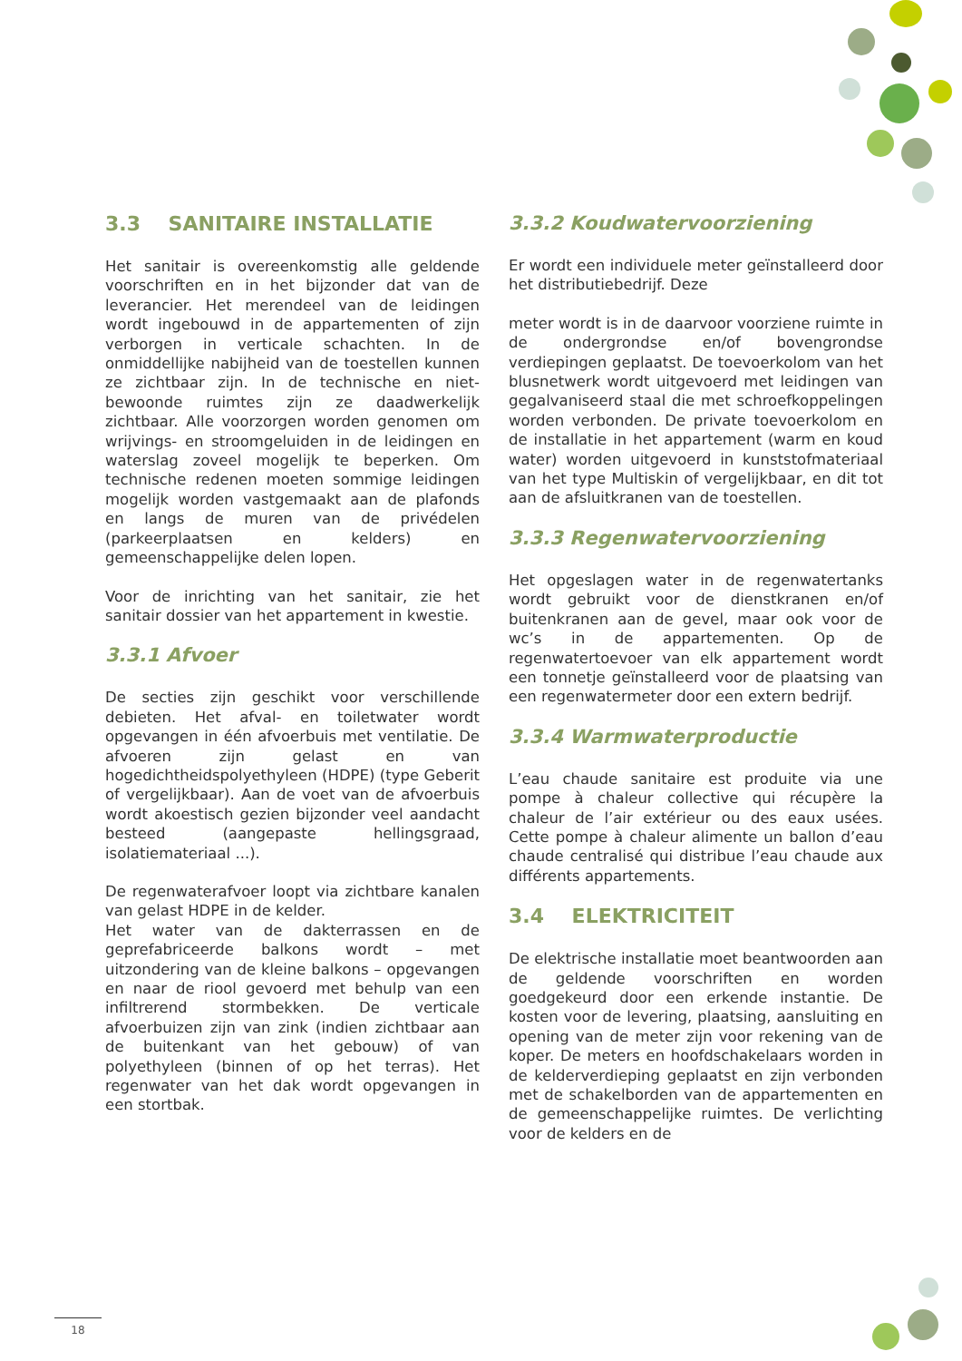3.3 SANITAIRE INSTALLATIE
Het sanitair is overeenkomstig alle geldende voorschriften en in het bijzonder dat van de leverancier. Het merendeel van de leidingen wordt ingebouwd in de appartementen of zijn verborgen in verticale schachten. In de onmiddellijke nabijheid van de toestellen kunnen ze zichtbaar zijn. In de technische en niet-bewoonde ruimtes zijn ze daadwerkelijk zichtbaar. Alle voorzorgen worden genomen om wrijvings- en stroomgeluiden in de leidingen en waterslag zoveel mogelijk te beperken. Om technische redenen moeten sommige leidingen mogelijk worden vastgemaakt aan de plafonds en langs de muren van de privédelen (parkeerplaatsen en kelders) en gemeenschappelijke delen lopen.
Voor de inrichting van het sanitair, zie het sanitair dossier van het appartement in kwestie.
3.3.1 Afvoer
De secties zijn geschikt voor verschillende debieten. Het afval- en toiletwater wordt opgevangen in één afvoerbuis met ventilatie. De afvoeren zijn gelast en van hogedichtheidspolyethyleen (HDPE) (type Geberit of vergelijkbaar). Aan de voet van de afvoerbuis wordt akoestisch gezien bijzonder veel aandacht besteed (aangepaste hellingsgraad, isolatiemateriaal ...).
De regenwaterafvoer loopt via zichtbare kanalen van gelast HDPE in de kelder.
Het water van de dakterrassen en de geprefabriceerde balkons wordt – met uitzondering van de kleine balkons – opgevangen en naar de riool gevoerd met behulp van een infiltrerend stormbekken. De verticale afvoerbuizen zijn van zink (indien zichtbaar aan de buitenkant van het gebouw) of van polyethyleen (binnen of op het terras). Het regenwater van het dak wordt opgevangen in een stortbak.
3.3.2 Koudwatervoorziening
Er wordt een individuele meter geïnstalleerd door het distributiebedrijf. Deze
meter wordt is in de daarvoor voorziene ruimte in de ondergrondse en/of bovengrondse verdiepingen geplaatst. De toevoerkolom van het blusnetwerk wordt uitgevoerd met leidingen van gegalvaniseerd staal die met schroefkoppelingen worden verbonden. De private toevoerkolom en de installatie in het appartement (warm en koud water) worden uitgevoerd in kunststofmateriaal van het type Multiskin of vergelijkbaar, en dit tot aan de afsluitkranen van de toestellen.
3.3.3 Regenwatervoorziening
Het opgeslagen water in de regenwatertanks wordt gebruikt voor de dienstkranen en/of buitenkranen aan de gevel, maar ook voor de wc’s in de appartementen. Op de regenwatertoevoer van elk appartement wordt een tonnetje geïnstalleerd voor de plaatsing van een regenwatermeter door een extern bedrijf.
3.3.4 Warmwaterproductie
L’eau chaude sanitaire est produite via une pompe à chaleur collective qui récupère la chaleur de l’air extérieur ou des eaux usées. Cette pompe à chaleur alimente un ballon d’eau chaude centralisé qui distribue l’eau chaude aux différents appartements.
3.4 ELEKTRICITEIT
De elektrische installatie moet beantwoorden aan de geldende voorschriften en worden goedgekeurd door een erkende instantie. De kosten voor de levering, plaatsing, aansluiting en opening van de meter zijn voor rekening van de koper. De meters en hoofdschakelaars worden in de kelderverdieping geplaatst en zijn verbonden met de schakelborden van de appartementen en de gemeenschappelijke ruimtes. De verlichting voor de kelders en de
18